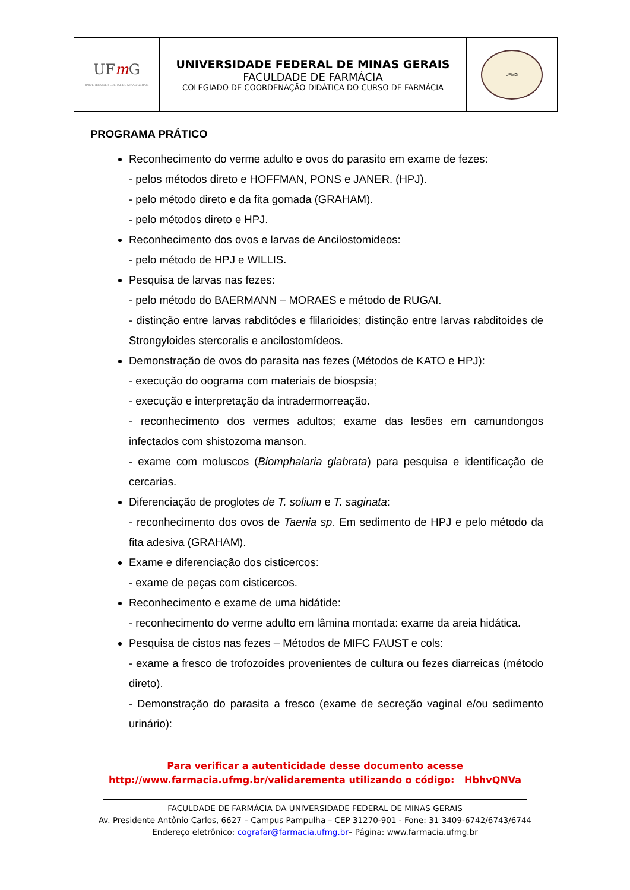| UF m G UNIVERSIDADE FEDERAL DE MINAS GERAIS | UNIVERSIDADE FEDERAL DE MINAS GERAIS FACULDADE DE FARMÁCIA COLEGIADO DE COORDENAÇÃO DIDÁTICA DO CURSO DE FARMÁCIA | UFMG |
PROGRAMA PRÁTICO
Reconhecimento do verme adulto e ovos do parasito em exame de fezes:
- pelos métodos direto e HOFFMAN, PONS e JANER. (HPJ).
- pelo método direto e da fita gomada (GRAHAM).
- pelo métodos direto e HPJ.
Reconhecimento dos ovos e larvas de Ancilostomideos:
- pelo método de HPJ e WILLIS.
Pesquisa de larvas nas fezes:
- pelo método do BAERMANN – MORAES e método de RUGAI.
- distinção entre larvas rabditódes e flilarioides; distinção entre larvas rabditoides de Strongyloides stercoralis e ancilostomídeos.
Demonstração de ovos do parasita nas fezes (Métodos de KATO e HPJ):
- execução do oograma com materiais de biospsia;
- execução e interpretação da intradermorreação.
- reconhecimento dos vermes adultos; exame das lesões em camundongos infectados com shistozoma manson.
- exame com moluscos (Biomphalaria glabrata) para pesquisa e identificação de cercarias.
Diferenciação de proglotes de T. solium e T. saginata:
- reconhecimento dos ovos de Taenia sp. Em sedimento de HPJ e pelo método da fita adesiva (GRAHAM).
Exame e diferenciação dos cisticercos:
- exame de peças com cisticercos.
Reconhecimento e exame de uma hidátide:
- reconhecimento do verme adulto em lâmina montada: exame da areia hidática.
Pesquisa de cistos nas fezes – Métodos de MIFC FAUST e cols:
- exame a fresco de trofozoídes provenientes de cultura ou fezes diarreicas (método direto).
- Demonstração do parasita a fresco (exame de secreção vaginal e/ou sedimento urinário):
Para verificar a autenticidade desse documento acesse
http://www.farmacia.ufmg.br/validarementa utilizando o código: HbhvQNVa
FACULDADE DE FARMÁCIA DA UNIVERSIDADE FEDERAL DE MINAS GERAIS
Av. Presidente Antônio Carlos, 6627 – Campus Pampulha – CEP 31270-901 - Fone: 31 3409-6742/6743/6744
Endereço eletrônico: cografar@farmacia.ufmg.br– Página: www.farmacia.ufmg.br